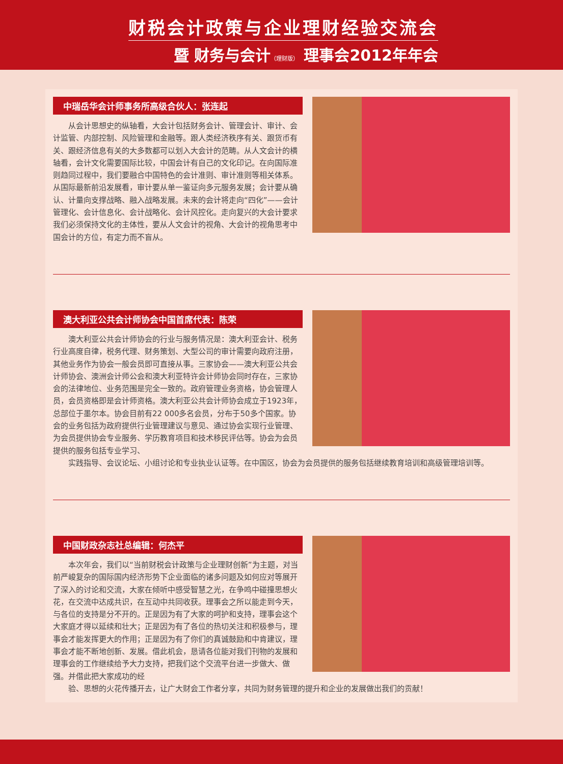财税会计政策与企业理财经验交流会
暨 财务与会计（理财版） 理事会2012年年会
中瑞岳华会计师事务所高级合伙人：张连起
从会计思想史的纵轴看，大会计包括财务会计、管理会计、审计、会计监管、内部控制、风险管理和金融等。跟人类经济秩序有关、跟货币有关、跟经济信息有关的大多数都可以划入大会计的范畴。从人文会计的横轴看，会计文化需要国际比较，中国会计有自己的文化印记。在向国际准则趋同过程中，我们要融合中国特色的会计准则、审计准则等相关体系。从国际最新前沿发展看，审计要从单一鉴证向多元服务发展；会计要从确认、计量向支撑战略、融入战略发展。未来的会计将走向“四化”——会计管理化、会计信息化、会计战略化、会计风控化。走向复兴的大会计要求我们必须保持文化的主体性，要从人文会计的视角、大会计的视角思考中国会计的方位，有定力而不盲从。
澳大利亚公共会计师协会中国首席代表：陈荣
澳大利亚公共会计师协会的行业与服务情况是：澳大利亚会计、税务行业高度自律，税务代理、财务策划、大型公司的审计需要向政府注册，其他业务作为协会一般会员即可直接从事。三家协会——澳大利亚公共会计师协会、澳洲会计师公会和澳大利亚特许会计师协会同时存在，三家协会的法律地位、业务范围是完全一致的。政府管理业务资格，协会管理人员，会员资格即是会计师资格。澳大利亚公共会计师协会成立于1923年，总部位于墨尔本。协会目前有22 000多名会员，分布于50多个国家。协会的业务包括为政府提供行业管理建议与意见、通过协会实现行业管理、为会员提供协会专业服务、学历教育项目和技术移民评估等。协会为会员提供的服务包括专业学习、
实践指导、会议论坛、小组讨论和专业执业认证等。在中国区，协会为会员提供的服务包括继续教育培训和高级管理培训等。
中国财政杂志社总编辑：何杰平
本次年会，我们以“当前财税会计政策与企业理财创新”为主题，对当前严峻复杂的国际国内经济形势下企业面临的诸多问题及如何应对等展开了深入的讨论和交流，大家在倾听中感受智慧之光，在争鸣中碰撞思想火花，在交流中达成共识，在互动中共同收获。理事会之所以能走到今天，与各位的支持是分不开的。正是因为有了大家的呵护和支持，理事会这个大家庭才得以延续和壮大；正是因为有了各位的热切关注和积极参与，理事会才能发挥更大的作用；正是因为有了你们的真诚鼓励和中肯建议，理事会才能不断地创新、发展。借此机会，恳请各位能对我们刊物的发展和理事会的工作继续给予大力支持，把我们这个交流平台进一步做大、做强。并借此把大家成功的经
验、思想的火花传播开去，让广大财会工作者分享，共同为财务管理的提升和企业的发展做出我们的贡献！